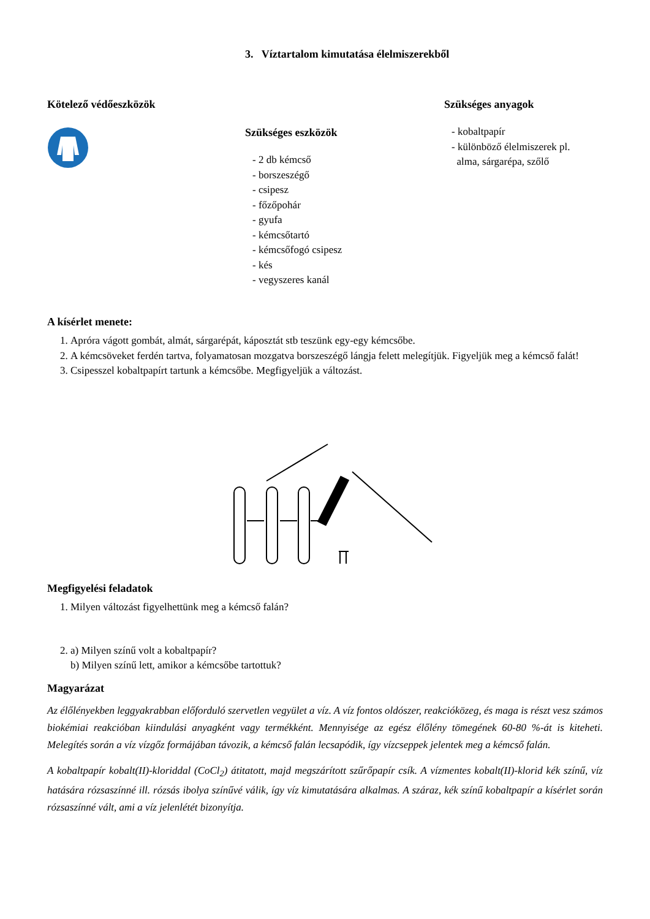3. Víztartalom kimutatása élelmiszerekből
Kötelező védőeszközök
Szükséges eszközök
- 2 db kémcső
- borszeszégő
- csipesz
- főzőpohár
- gyufa
- kémcsőtartó
- kémcsőfogó csipesz
- kés
- vegyszeres kanál
Szükséges anyagok
- kobaltpapír
- különböző élelmiszerek pl.
alma, sárgarépa, szőlő
A kísérlet menete:
1. Apróra vágott gombát, almát, sárgarépát, káposztát stb teszünk egy-egy kémcsőbe.
2. A kémcsöveket ferdén tartva, folyamatosan mozgatva borszeszégő lángja felett melegítjük. Figyeljük meg a kémcső falát!
3. Csipesszel kobaltpapírt tartunk a kémcsőbe. Megfigyeljük a változást.
Megfigyelési feladatok
1. Milyen változást figyelhettünk meg a kémcső falán?
2. a) Milyen színű volt a kobaltpapír?
b) Milyen színű lett, amikor a kémcsőbe tartottuk?
Magyarázat
Az élőlényekben leggyakrabban előforduló szervetlen vegyület a víz. A víz fontos oldószer, reakcióközeg, és maga is részt vesz számos biokémiai reakcióban kiindulási anyagként vagy termékként. Mennyisége az egész élőlény tömegének 60-80 %-át is kiteheti. Melegítés során a víz vízgőz formájában távozik, a kémcső falán lecsapódik, így vízcseppek jelentek meg a kémcső falán.
A kobaltpapír kobalt(II)-kloriddal (CoCl<sub>2</sub>) átitatott, majd megszárított szűrőpapír csík. A vízmentes kobalt(II)-klorid kék színű, víz hatására rózsaszínné ill. rózsás ibolya színűvé válik, így víz kimutatására alkalmas. A száraz, kék színű kobaltpapír a kísérlet során rózsaszínné vált, ami a víz jelenlétét bizonyítja.